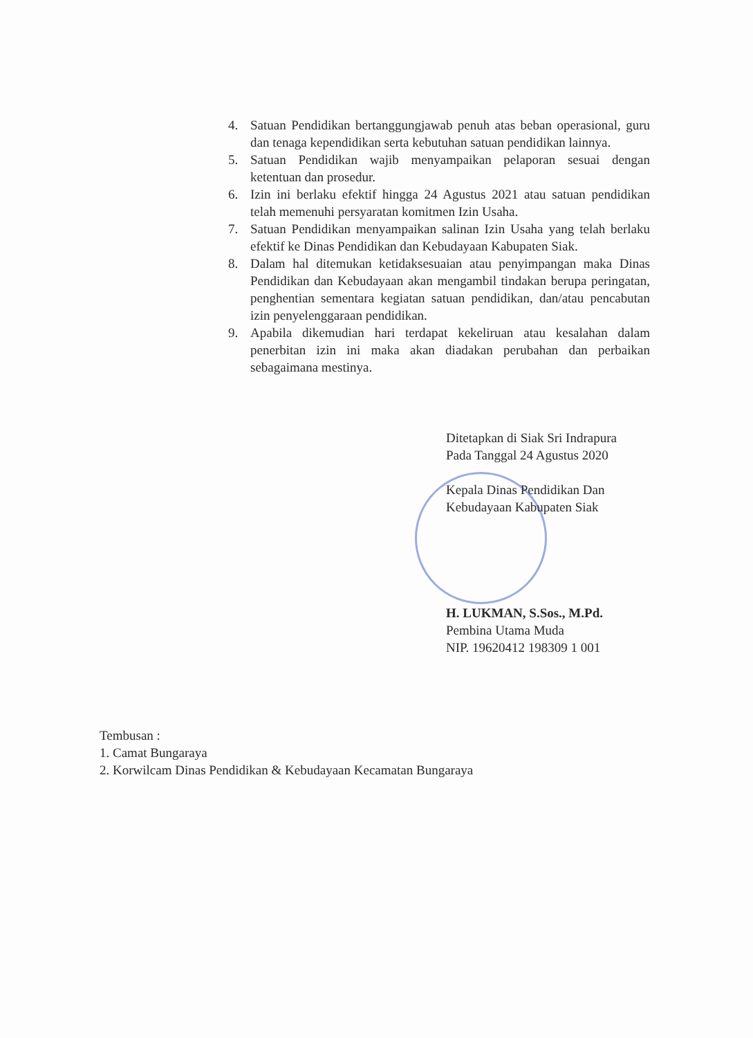4. Satuan Pendidikan bertanggungjawab penuh atas beban operasional, guru dan tenaga kependidikan serta kebutuhan satuan pendidikan lainnya.
5. Satuan Pendidikan wajib menyampaikan pelaporan sesuai dengan ketentuan dan prosedur.
6. Izin ini berlaku efektif hingga 24 Agustus 2021 atau satuan pendidikan telah memenuhi persyaratan komitmen Izin Usaha.
7. Satuan Pendidikan menyampaikan salinan Izin Usaha yang telah berlaku efektif ke Dinas Pendidikan dan Kebudayaan Kabupaten Siak.
8. Dalam hal ditemukan ketidaksesuaian atau penyimpangan maka Dinas Pendidikan dan Kebudayaan akan mengambil tindakan berupa peringatan, penghentian sementara kegiatan satuan pendidikan, dan/atau pencabutan izin penyelenggaraan pendidikan.
9. Apabila dikemudian hari terdapat kekeliruan atau kesalahan dalam penerbitan izin ini maka akan diadakan perubahan dan perbaikan sebagaimana mestinya.
Ditetapkan di Siak Sri Indrapura
Pada Tanggal 24 Agustus 2020
Kepala Dinas Pendidikan Dan
Kebudayaan Kabupaten Siak
H. LUKMAN, S.Sos., M.Pd.
Pembina Utama Muda
NIP. 19620412 198309 1 001
Tembusan :
1. Camat Bungaraya
2. Korwilcam Dinas Pendidikan & Kebudayaan Kecamatan Bungaraya